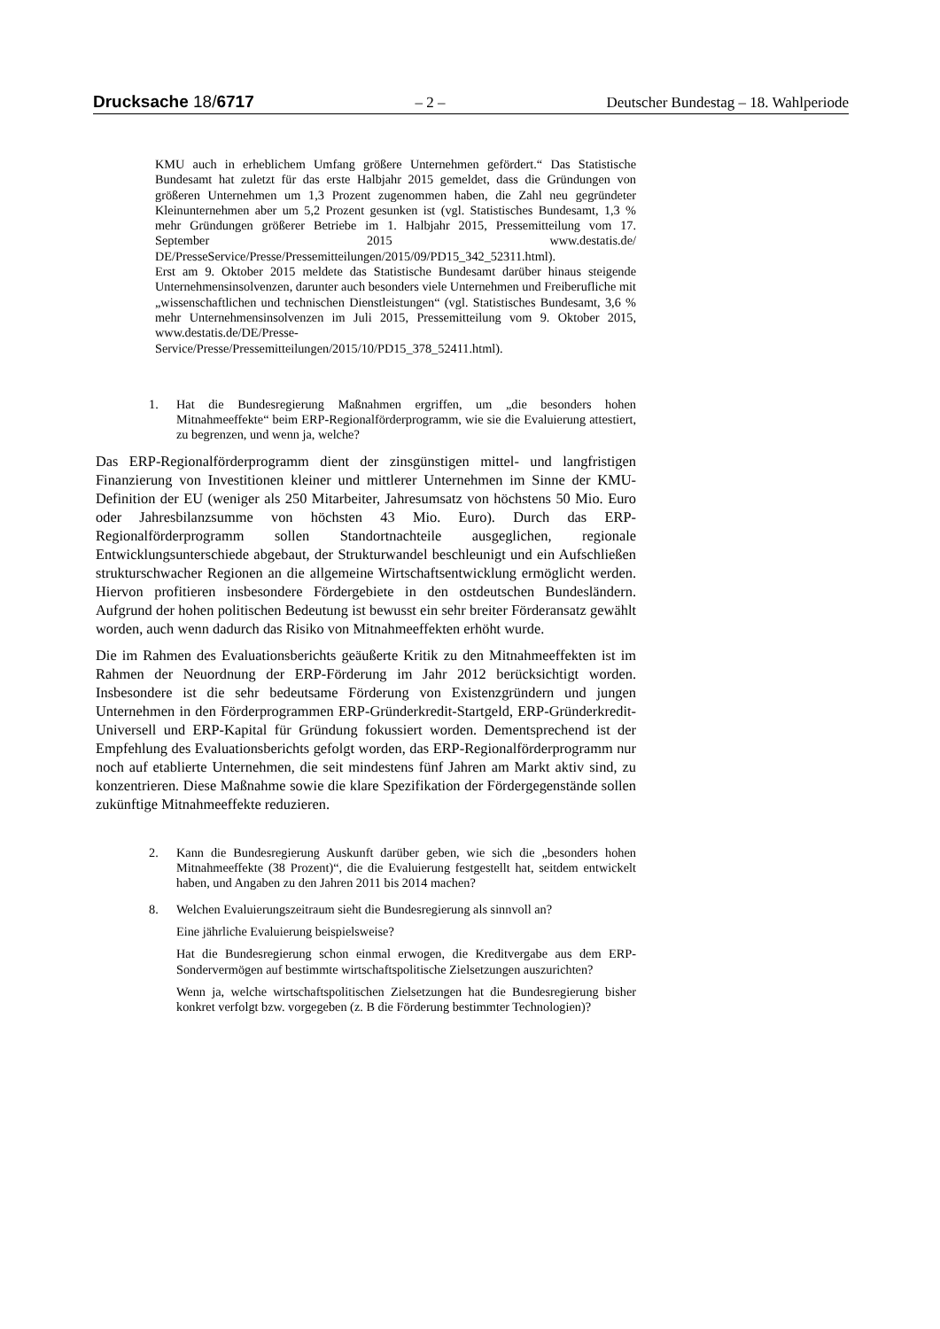Drucksache 18/6717 – 2 – Deutscher Bundestag – 18. Wahlperiode
KMU auch in erheblichem Umfang größere Unternehmen gefördert.“ Das Statistische Bundesamt hat zuletzt für das erste Halbjahr 2015 gemeldet, dass die Gründungen von größeren Unternehmen um 1,3 Prozent zugenommen haben, die Zahl neu gegründeter Kleinunternehmen aber um 5,2 Prozent gesunken ist (vgl. Statistisches Bundesamt, 1,3 % mehr Gründungen größerer Betriebe im 1. Halbjahr 2015, Pressemitteilung vom 17. September 2015 www.destatis.de/ DE/PresseService/Presse/Pressemitteilungen/2015/09/PD15_342_52311.html).
Erst am 9. Oktober 2015 meldete das Statistische Bundesamt darüber hinaus steigende Unternehmensinsolvenzen, darunter auch besonders viele Unternehmen und Freiberufliche mit „wissenschaftlichen und technischen Dienstleistungen“ (vgl. Statistisches Bundesamt, 3,6 % mehr Unternehmensinsolvenzen im Juli 2015, Pressemitteilung vom 9. Oktober 2015, www.destatis.de/DE/Presse-Service/Presse/Pressemitteilungen/2015/10/PD15_378_52411.html).
1. Hat die Bundesregierung Maßnahmen ergriffen, um „die besonders hohen Mitnahmeeffekte“ beim ERP-Regionalförderprogramm, wie sie die Evaluierung attestiert, zu begrenzen, und wenn ja, welche?
Das ERP-Regionalförderprogramm dient der zinsgünstigen mittel- und langfristigen Finanzierung von Investitionen kleiner und mittlerer Unternehmen im Sinne der KMU-Definition der EU (weniger als 250 Mitarbeiter, Jahresumsatz von höchstens 50 Mio. Euro oder Jahresbilanzsumme von höchsten 43 Mio. Euro). Durch das ERP-Regionalförderprogramm sollen Standortnachteile ausgeglichen, regionale Entwicklungsunterschiede abgebaut, der Strukturwandel beschleunigt und ein Aufschließen strukturschwacher Regionen an die allgemeine Wirtschaftsentwicklung ermöglicht werden. Hiervon profitieren insbesondere Fördergebiete in den ostdeutschen Bundesländern. Aufgrund der hohen politischen Bedeutung ist bewusst ein sehr breiter Förderansatz gewählt worden, auch wenn dadurch das Risiko von Mitnahmeeffekten erhöht wurde.
Die im Rahmen des Evaluationsberichts geäußerte Kritik zu den Mitnahmeeffekten ist im Rahmen der Neuordnung der ERP-Förderung im Jahr 2012 berücksichtigt worden. Insbesondere ist die sehr bedeutsame Förderung von Existenzgründern und jungen Unternehmen in den Förderprogrammen ERP-Gründerkredit-Startgeld, ERP-Gründerkredit-Universell und ERP-Kapital für Gründung fokussiert worden. Dementsprechend ist der Empfehlung des Evaluationsberichts gefolgt worden, das ERP-Regionalförderprogramm nur noch auf etablierte Unternehmen, die seit mindestens fünf Jahren am Markt aktiv sind, zu konzentrieren. Diese Maßnahme sowie die klare Spezifikation der Fördergegenstände sollen zukünftige Mitnahmeeffekte reduzieren.
2. Kann die Bundesregierung Auskunft darüber geben, wie sich die „besonders hohen Mitnahmeeffekte (38 Prozent)“, die die Evaluierung festgestellt hat, seitdem entwickelt haben, und Angaben zu den Jahren 2011 bis 2014 machen?
8. Welchen Evaluierungszeitraum sieht die Bundesregierung als sinnvoll an?
Eine jährliche Evaluierung beispielsweise?
Hat die Bundesregierung schon einmal erwogen, die Kreditvergabe aus dem ERP-Sondervermögen auf bestimmte wirtschaftspolitische Zielsetzungen auszurichten?
Wenn ja, welche wirtschaftspolitischen Zielsetzungen hat die Bundesregierung bisher konkret verfolgt bzw. vorgegeben (z. B die Förderung bestimmter Technologien)?